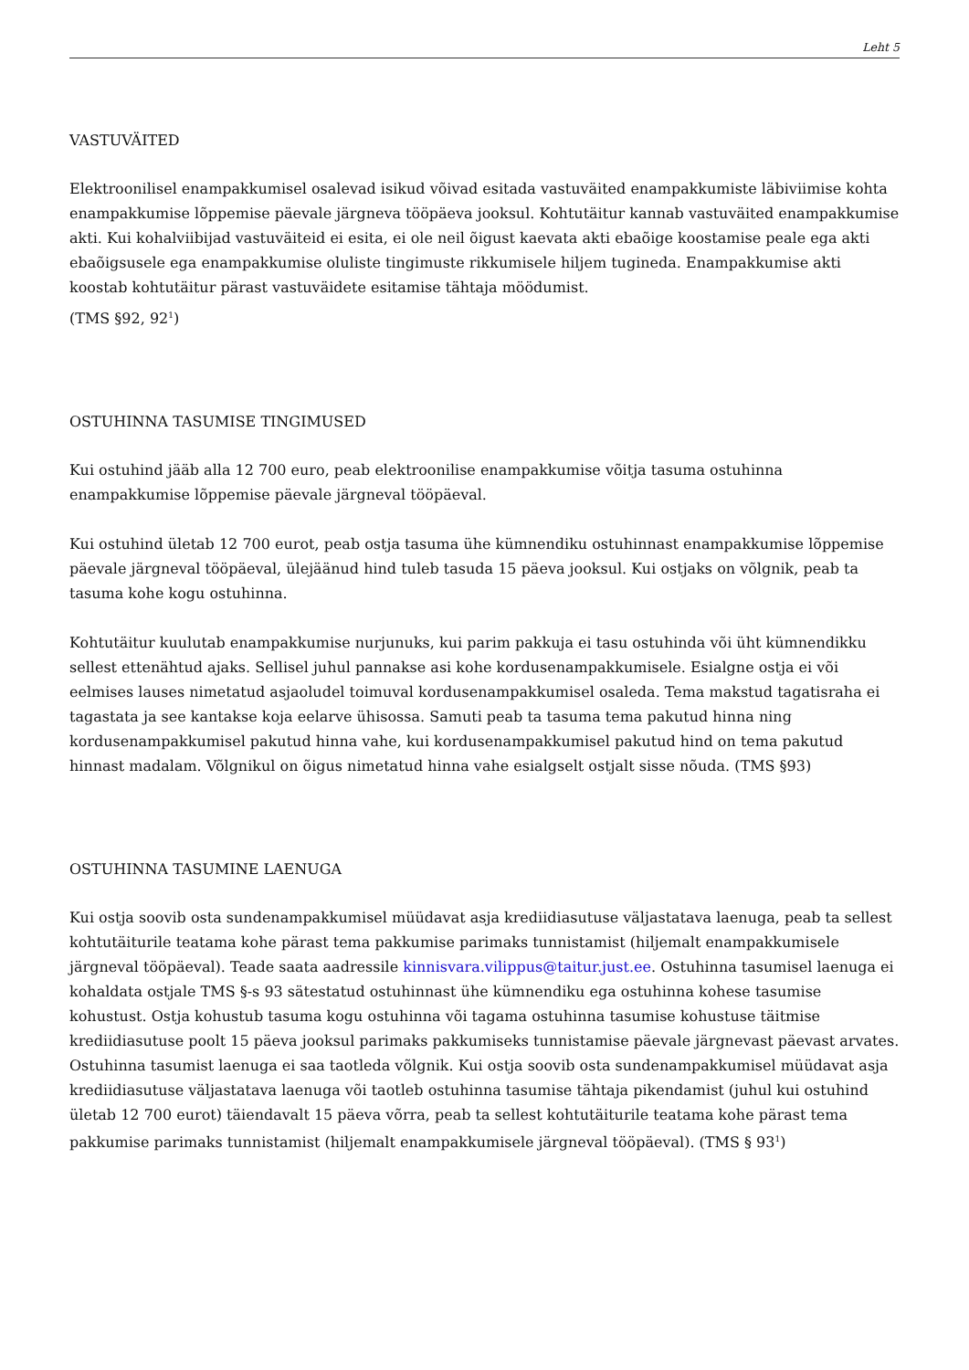Leht 5
VASTUVÄITED
Elektroonilisel enampakkumisel osalevad isikud võivad esitada vastuväited enampakkumiste läbiviimise kohta enampakkumise lõppemise päevale järgneva tööpäeva jooksul. Kohtutäitur kannab vastuväited enampakkumise akti. Kui kohalviibijad vastuväiteid ei esita, ei ole neil õigust kaevata akti ebaõige koostamise peale ega akti ebaõigsusele ega enampakkumise oluliste tingimuste rikkumisele hiljem tugineda. Enampakkumise akti koostab kohtutäitur pärast vastuväidete esitamise tähtaja möödumist.
(TMS §92, 92<sup>1</sup>)
OSTUHINNA TASUMISE TINGIMUSED
Kui ostuhind jääb alla 12 700 euro, peab elektroonilise enampakkumise võitja tasuma ostuhinna enampakkumise lõppemise päevale järgneval tööpäeval.
Kui ostuhind ületab 12 700 eurot, peab ostja tasuma ühe kümnendiku ostuhinnast enampakkumise lõppemise päevale järgneval tööpäeval, ülejäänud hind tuleb tasuda 15 päeva jooksul. Kui ostjaks on võlgnik, peab ta tasuma kohe kogu ostuhinna.
Kohtutäitur kuulutab enampakkumise nurjunuks, kui parim pakkuja ei tasu ostuhinda või üht kümnendikku sellest ettenähtud ajaks. Sellisel juhul pannakse asi kohe kordusenampakkumisele. Esialgne ostja ei või eelmises lauses nimetatud asjaoludel toimuval kordusenampakkumisel osaleda. Tema makstud tagatisraha ei tagastata ja see kantakse koja eelarve ühisossa. Samuti peab ta tasuma tema pakutud hinna ning kordusenampakkumisel pakutud hinna vahe, kui kordusenampakkumisel pakutud hind on tema pakutud hinnast madalam. Võlgnikul on õigus nimetatud hinna vahe esialgselt ostjalt sisse nõuda. (TMS §93)
OSTUHINNA TASUMINE LAENUGA
Kui ostja soovib osta sundenampakkumisel müüdavat asja krediidiasutuse väljastatava laenuga, peab ta sellest kohtutäiturile teatama kohe pärast tema pakkumise parimaks tunnistamist (hiljemalt enampakkumisele järgneval tööpäeval). Teade saata aadressile kinnisvara.vilippus@taitur.just.ee. Ostuhinna tasumisel laenuga ei kohaldata ostjale TMS §-s 93 sätestatud ostuhinnast ühe kümnendiku ega ostuhinna kohese tasumise kohustust. Ostja kohustub tasuma kogu ostuhinna või tagama ostuhinna tasumise kohustuse täitmise krediidiasutuse poolt 15 päeva jooksul parimaks pakkumiseks tunnistamise päevale järgnevast päevast arvates. Ostuhinna tasumist laenuga ei saa taotleda võlgnik. Kui ostja soovib osta sundenampakkumisel müüdavat asja krediidiasutuse väljastatava laenuga või taotleb ostuhinna tasumise tähtaja pikendamist (juhul kui ostuhind ületab 12 700 eurot) täiendavalt 15 päeva võrra, peab ta sellest kohtutäiturile teatama kohe pärast tema pakkumise parimaks tunnistamist (hiljemalt enampakkumisele järgneval tööpäeval). (TMS § 93<sup>1</sup>)